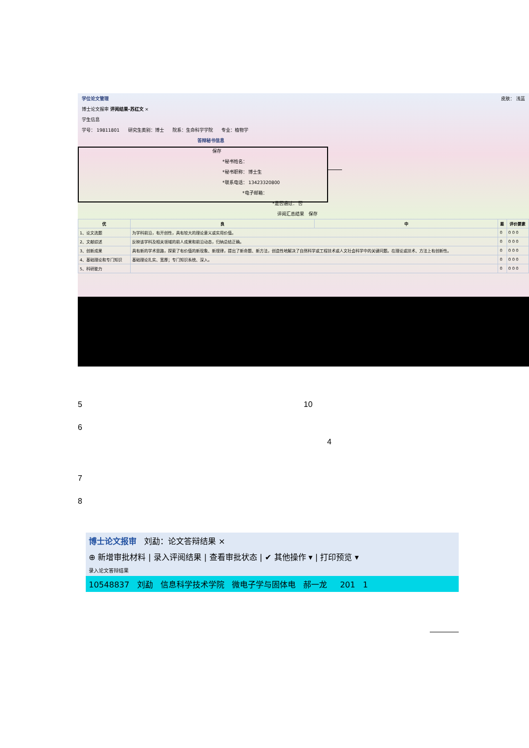学位论文管理 皮肤： 浅蓝
博士论文报审 评阅结果-苏红文 ×
学生信息
学号： 19811801 研究生类别：博士 院系：生命科学学院 专业：植物学
答辩秘书信息
保存
*秘书姓名：
*秘书职称： 博士生
*联系电话： 13423320800
*电子邮箱：
*是否通过： 否
评阅汇总结果 保存
| 优 | 良 | 中 | 差 | 评价要素 |
| --- | --- | --- | --- | --- |
| 1、论文选题 | 为学科前沿，有开创性，具有较大的理论意义或实用价值。 | | 0 | 0 0 0 |
| 2、文献综述 | 反映该学科及相关领域的前人成果和前沿动态，归纳总结正确。 | | 0 | 0 0 0 |
| 3、创新成果 | 具有新的学术思路，探索了有价值的新现象、新规律，提出了新命题、新方法，创造性地解决了自然科学或工程技术或人文社会科学中的关键问题。在理论或技术、方法上有创新性。 | | 0 | 0 0 0 |
| 4、基础理论和专门知识 | 基础理论扎实、宽厚；专门知识系统、深入。 | | 0 | 0 0 0 |
| 5、科研能力 | | | 0 | 0 0 0 |
5 10
6
4
7
8
博士论文报审 刘勐：论文答辩结果 ×
⊕ 新增审批材料 | 录入评阅结果 | 查看审批状态 | ✔ 其他操作 ▾ | 打印预览 ▾
录入论文答辩结果
10548837 刘勐 信息科学技术学院 微电子学与固体电 郝一龙 201 1